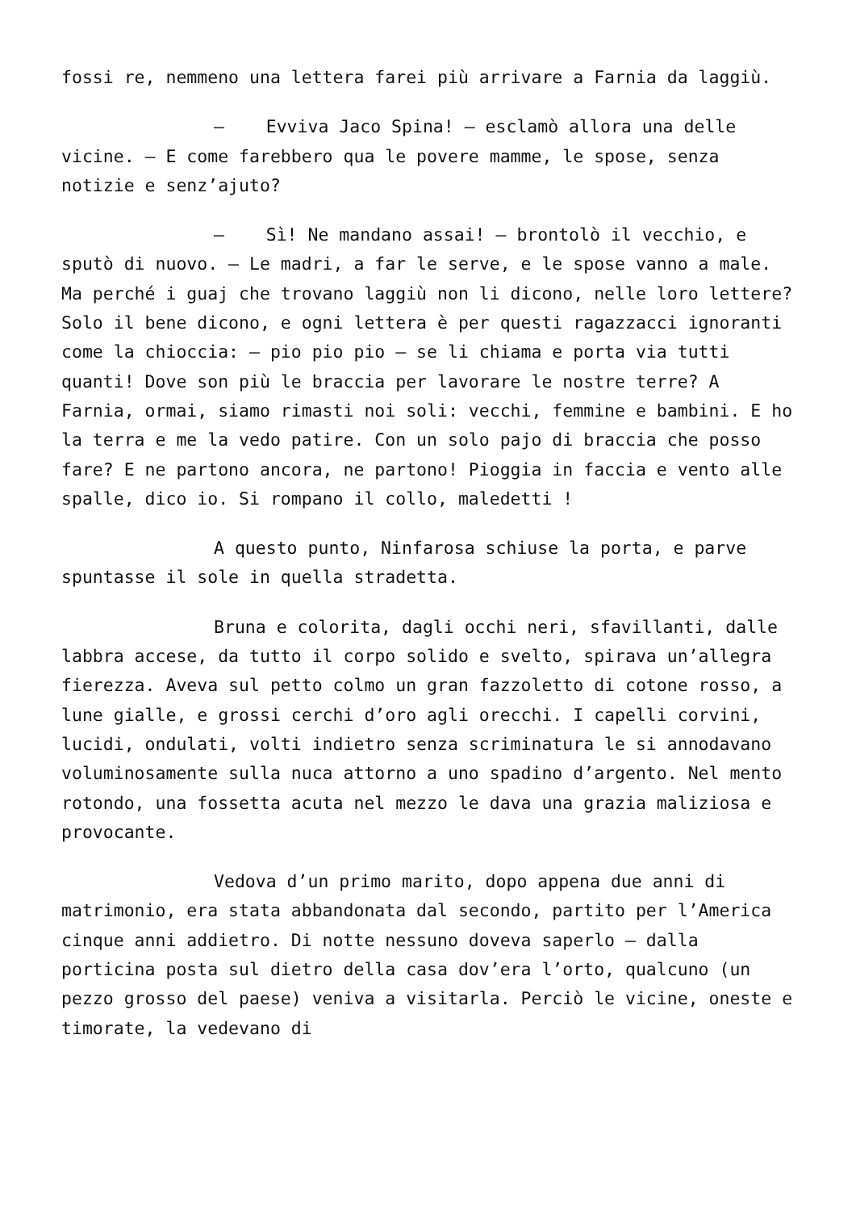fossi re, nemmeno una lettera farei più arrivare a Farnia da laggiù.
– Evviva Jaco Spina! – esclamò allora una delle vicine. – E come farebbero qua le povere mamme, le spose, senza notizie e senz’ajuto?
– Sì! Ne mandano assai! – brontolò il vecchio, e sputò di nuovo. – Le madri, a far le serve, e le spose vanno a male. Ma perché i guaj che trovano laggiù non li dicono, nelle loro lettere? Solo il bene dicono, e ogni lettera è per questi ragazzacci ignoranti come la chioccia: – pio pio pio – se li chiama e porta via tutti quanti! Dove son più le braccia per lavorare le nostre terre? A Farnia, ormai, siamo rimasti noi soli: vecchi, femmine e bambini. E ho la terra e me la vedo patire. Con un solo pajo di braccia che posso fare? E ne partono ancora, ne partono! Pioggia in faccia e vento alle spalle, dico io. Si rompano il collo, maledetti !
A questo punto, Ninfarosa schiuse la porta, e parve spuntasse il sole in quella stradetta.
Bruna e colorita, dagli occhi neri, sfavillanti, dalle labbra accese, da tutto il corpo solido e svelto, spirava un’allegra fierezza. Aveva sul petto colmo un gran fazzoletto di cotone rosso, a lune gialle, e grossi cerchi d’oro agli orecchi. I capelli corvini, lucidi, ondulati, volti indietro senza scriminatura le si annodavano voluminosamente sulla nuca attorno a uno spadino d’argento. Nel mento rotondo, una fossetta acuta nel mezzo le dava una grazia maliziosa e provocante.
Vedova d’un primo marito, dopo appena due anni di matrimonio, era stata abbandonata dal secondo, partito per l’America cinque anni addietro. Di notte nessuno doveva saperlo – dalla porticina posta sul dietro della casa dov’era l’orto, qualcuno (un pezzo grosso del paese) veniva a visitarla. Perciò le vicine, oneste e timorate, la vedevano di